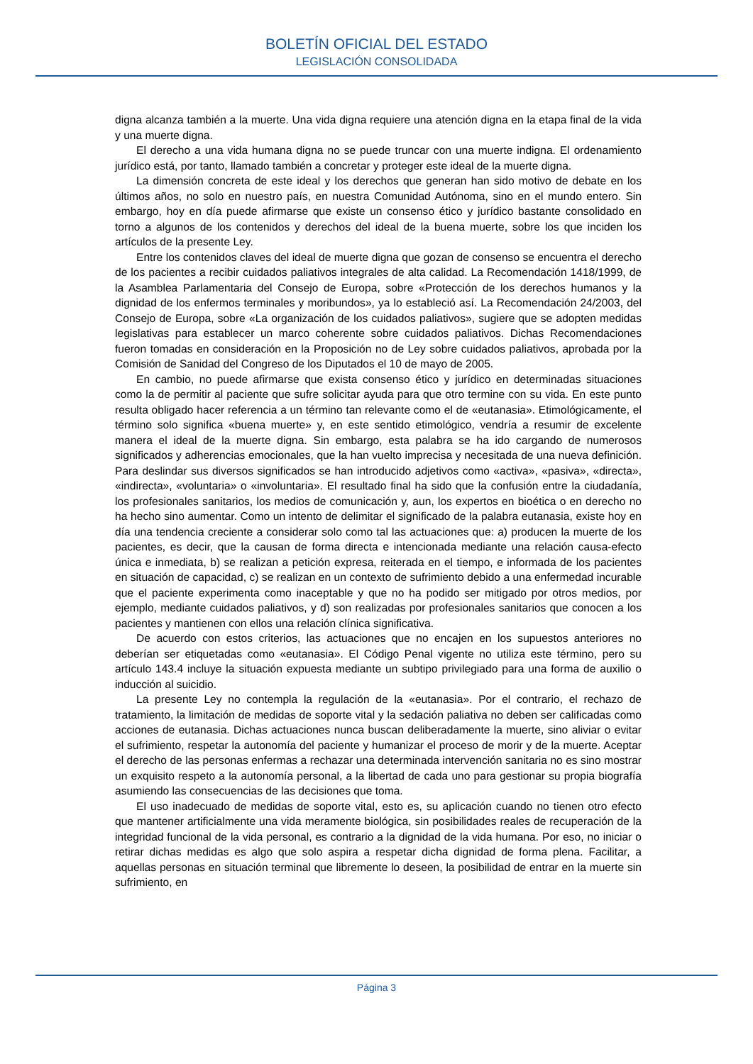BOLETÍN OFICIAL DEL ESTADO
LEGISLACIÓN CONSOLIDADA
digna alcanza también a la muerte. Una vida digna requiere una atención digna en la etapa final de la vida y una muerte digna.
El derecho a una vida humana digna no se puede truncar con una muerte indigna. El ordenamiento jurídico está, por tanto, llamado también a concretar y proteger este ideal de la muerte digna.
La dimensión concreta de este ideal y los derechos que generan han sido motivo de debate en los últimos años, no solo en nuestro país, en nuestra Comunidad Autónoma, sino en el mundo entero. Sin embargo, hoy en día puede afirmarse que existe un consenso ético y jurídico bastante consolidado en torno a algunos de los contenidos y derechos del ideal de la buena muerte, sobre los que inciden los artículos de la presente Ley.
Entre los contenidos claves del ideal de muerte digna que gozan de consenso se encuentra el derecho de los pacientes a recibir cuidados paliativos integrales de alta calidad. La Recomendación 1418/1999, de la Asamblea Parlamentaria del Consejo de Europa, sobre «Protección de los derechos humanos y la dignidad de los enfermos terminales y moribundos», ya lo estableció así. La Recomendación 24/2003, del Consejo de Europa, sobre «La organización de los cuidados paliativos», sugiere que se adopten medidas legislativas para establecer un marco coherente sobre cuidados paliativos. Dichas Recomendaciones fueron tomadas en consideración en la Proposición no de Ley sobre cuidados paliativos, aprobada por la Comisión de Sanidad del Congreso de los Diputados el 10 de mayo de 2005.
En cambio, no puede afirmarse que exista consenso ético y jurídico en determinadas situaciones como la de permitir al paciente que sufre solicitar ayuda para que otro termine con su vida. En este punto resulta obligado hacer referencia a un término tan relevante como el de «eutanasia». Etimológicamente, el término solo significa «buena muerte» y, en este sentido etimológico, vendría a resumir de excelente manera el ideal de la muerte digna. Sin embargo, esta palabra se ha ido cargando de numerosos significados y adherencias emocionales, que la han vuelto imprecisa y necesitada de una nueva definición. Para deslindar sus diversos significados se han introducido adjetivos como «activa», «pasiva», «directa», «indirecta», «voluntaria» o «involuntaria». El resultado final ha sido que la confusión entre la ciudadanía, los profesionales sanitarios, los medios de comunicación y, aun, los expertos en bioética o en derecho no ha hecho sino aumentar. Como un intento de delimitar el significado de la palabra eutanasia, existe hoy en día una tendencia creciente a considerar solo como tal las actuaciones que: a) producen la muerte de los pacientes, es decir, que la causan de forma directa e intencionada mediante una relación causa-efecto única e inmediata, b) se realizan a petición expresa, reiterada en el tiempo, e informada de los pacientes en situación de capacidad, c) se realizan en un contexto de sufrimiento debido a una enfermedad incurable que el paciente experimenta como inaceptable y que no ha podido ser mitigado por otros medios, por ejemplo, mediante cuidados paliativos, y d) son realizadas por profesionales sanitarios que conocen a los pacientes y mantienen con ellos una relación clínica significativa.
De acuerdo con estos criterios, las actuaciones que no encajen en los supuestos anteriores no deberían ser etiquetadas como «eutanasia». El Código Penal vigente no utiliza este término, pero su artículo 143.4 incluye la situación expuesta mediante un subtipo privilegiado para una forma de auxilio o inducción al suicidio.
La presente Ley no contempla la regulación de la «eutanasia». Por el contrario, el rechazo de tratamiento, la limitación de medidas de soporte vital y la sedación paliativa no deben ser calificadas como acciones de eutanasia. Dichas actuaciones nunca buscan deliberadamente la muerte, sino aliviar o evitar el sufrimiento, respetar la autonomía del paciente y humanizar el proceso de morir y de la muerte. Aceptar el derecho de las personas enfermas a rechazar una determinada intervención sanitaria no es sino mostrar un exquisito respeto a la autonomía personal, a la libertad de cada uno para gestionar su propia biografía asumiendo las consecuencias de las decisiones que toma.
El uso inadecuado de medidas de soporte vital, esto es, su aplicación cuando no tienen otro efecto que mantener artificialmente una vida meramente biológica, sin posibilidades reales de recuperación de la integridad funcional de la vida personal, es contrario a la dignidad de la vida humana. Por eso, no iniciar o retirar dichas medidas es algo que solo aspira a respetar dicha dignidad de forma plena. Facilitar, a aquellas personas en situación terminal que libremente lo deseen, la posibilidad de entrar en la muerte sin sufrimiento, en
Página 3